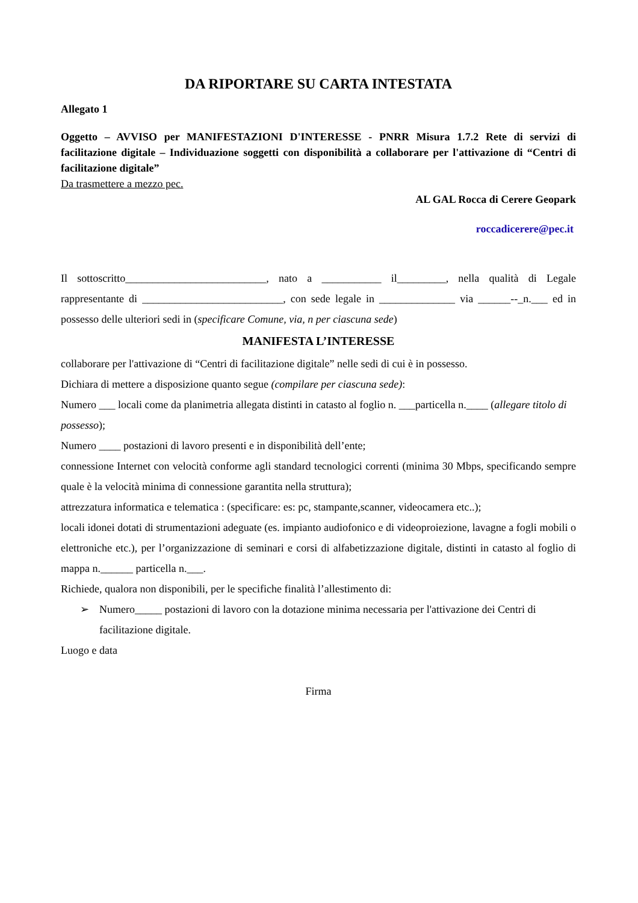DA RIPORTARE SU CARTA INTESTATA
Allegato 1
Oggetto – AVVISO per MANIFESTAZIONI D'INTERESSE - PNRR Misura 1.7.2 Rete di servizi di facilitazione digitale – Individuazione soggetti con disponibilità a collaborare per l'attivazione di “Centri di facilitazione digitale”
Da trasmettere a mezzo pec.
AL GAL Rocca di Cerere Geopark
roccadicerere@pec.it
Il sottoscritto__________________________, nato a ___________ il_________, nella qualità di Legale rappresentante di __________________________, con sede legale in ______________ via ______--_n.___ ed in possesso delle ulteriori sedi in (specificare Comune, via, n per ciascuna sede)
MANIFESTA L’INTERESSE
collaborare per l'attivazione di “Centri di facilitazione digitale” nelle sedi di cui è in possesso.
Dichiara di mettere a disposizione quanto segue (compilare per ciascuna sede):
Numero ___ locali come da planimetria allegata distinti in catasto al foglio n. ___particella n.____ (allegare titolo di possesso);
Numero ____ postazioni di lavoro presenti e in disponibilità dell’ente;
connessione Internet con velocità conforme agli standard tecnologici correnti (minima 30 Mbps, specificando sempre quale è la velocità minima di connessione garantita nella struttura);
attrezzatura informatica e telematica : (specificare: es: pc, stampante,scanner, videocamera etc..);
locali idonei dotati di strumentazioni adeguate (es. impianto audiofonico e di videoproiezione, lavagne a fogli mobili o elettroniche etc.), per l’organizzazione di seminari e corsi di alfabetizzazione digitale, distinti in catasto al foglio di mappa n.______ particella n.___.
Richiede, qualora non disponibili, per le specifiche finalità l’allestimento di:
➢ Numero_____ postazioni di lavoro con la dotazione minima necessaria per l'attivazione dei Centri di facilitazione digitale.
Luogo e data
Firma